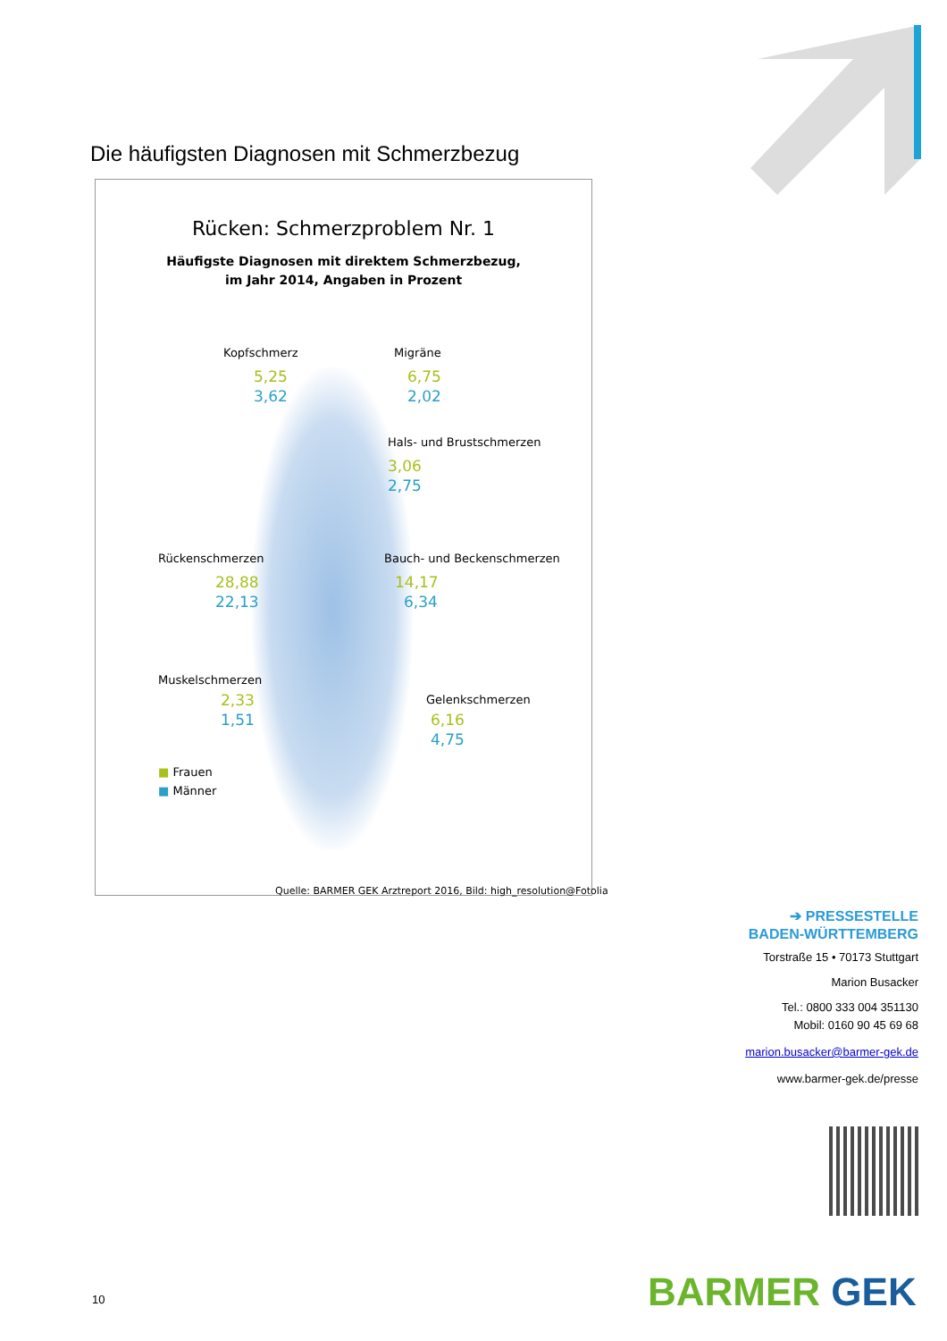Die häufigsten Diagnosen mit Schmerzbezug
Rücken: Schmerzproblem Nr. 1
Häufigste Diagnosen mit direktem Schmerzbezug,
im Jahr 2014, Angaben in Prozent
Kopfschmerz
5,25
3,62
Migräne
6,75
2,02
Hals- und Brustschmerzen
3,06
2,75
Rückenschmerzen
28,88
22,13
Bauch- und Beckenschmerzen
14,17
6,34
Muskelschmerzen
2,33
1,51
Gelenkschmerzen
6,16
4,75
■ Frauen
■ Männer
Quelle: BARMER GEK Arztreport 2016, Bild: high_resolution@Fotolia
➔ PRESSESTELLE
BADEN-WÜRTTEMBERG
Torstraße 15 • 70173 Stuttgart
Marion Busacker
Tel.: 0800 333 004 351130
Mobil: 0160 90 45 69 68
marion.busacker@barmer-gek.de
www.barmer-gek.de/presse
BARMER GEK
10